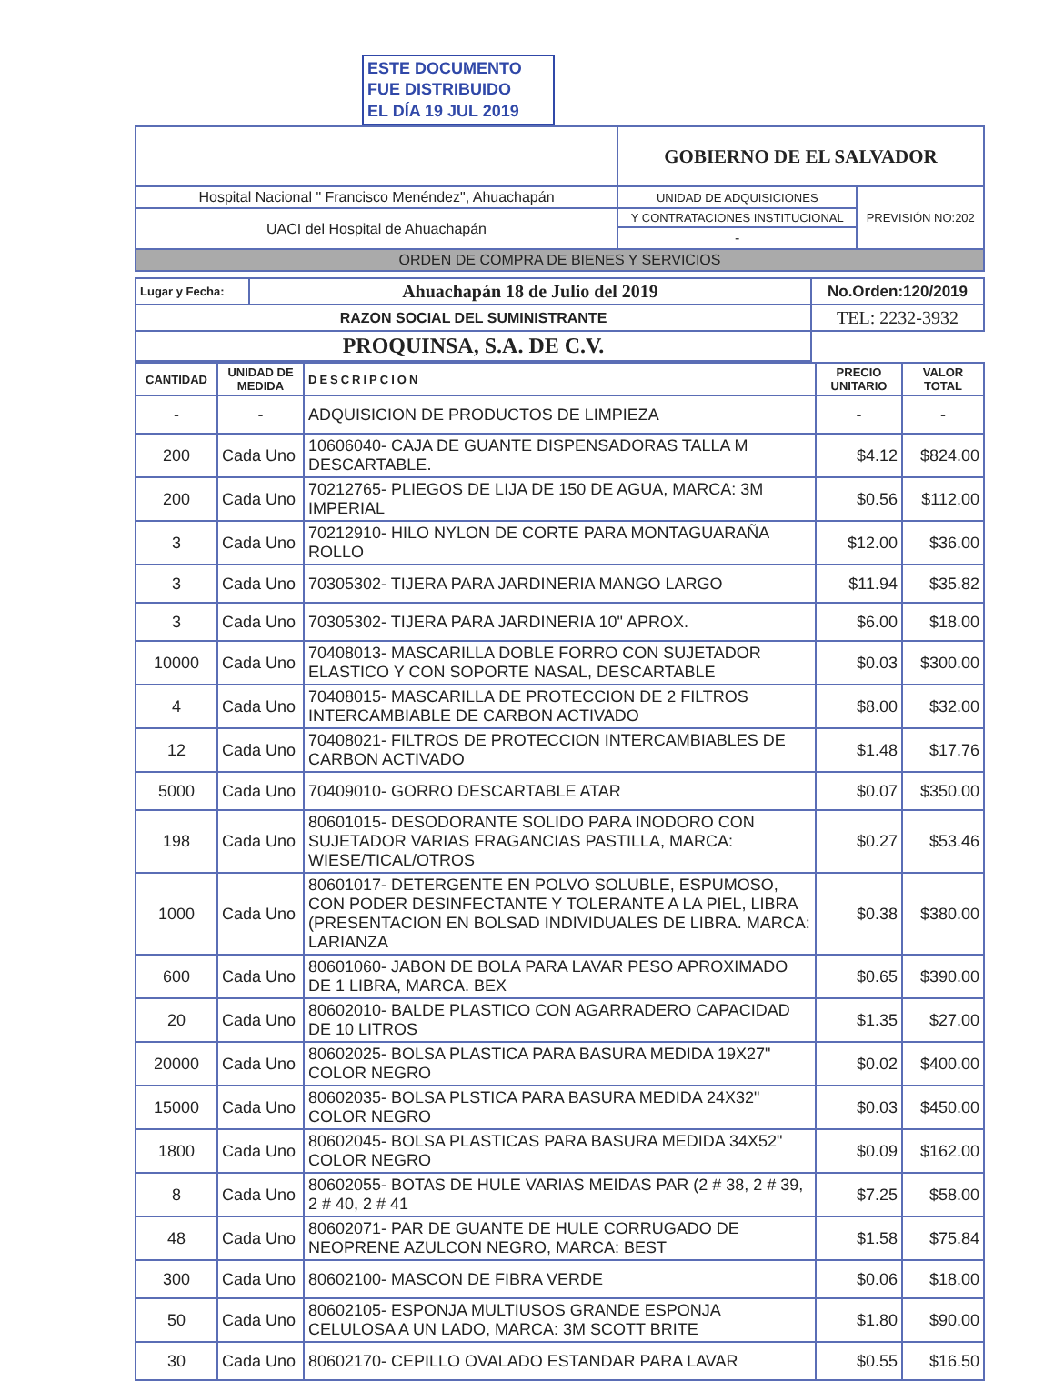ESTE DOCUMENTO
FUE DISTRIBUIDO
EL DÍA 19 JUL 2019
| | GOBIERNO DE EL SALVADOR | |
| Hospital Nacional " Francisco Menéndez", Ahuachapán | UNIDAD DE ADQUISICIONES | PREVISIÓN NO:202 |
| UACI del Hospital de Ahuachapán | Y CONTRATACIONES INSTITUCIONAL | |
| | - | |
| ORDEN DE COMPRA DE BIENES Y SERVICIOS | | |
| Lugar y Fecha: | Ahuachapán 18 de Julio del 2019 | No.Orden:120/2019 |
| RAZON SOCIAL DEL SUMINISTRANTE | | TEL: 2232-3932 |
| PROQUINSA, S.A. DE C.V. | | |
| CANTIDAD | UNIDAD DE MEDIDA | DESCRIPCION | PRECIO UNITARIO | VALOR TOTAL |
| --- | --- | --- | --- | --- |
| - | - | ADQUISICION DE PRODUCTOS DE LIMPIEZA | - | - |
| 200 | Cada Uno | 10606040- CAJA DE GUANTE DISPENSADORAS TALLA M DESCARTABLE. | $4.12 | $824.00 |
| 200 | Cada Uno | 70212765- PLIEGOS DE LIJA DE 150 DE AGUA, MARCA: 3M IMPERIAL | $0.56 | $112.00 |
| 3 | Cada Uno | 70212910- HILO NYLON DE CORTE PARA MONTAGUARAÑA ROLLO | $12.00 | $36.00 |
| 3 | Cada Uno | 70305302- TIJERA PARA JARDINERIA MANGO LARGO | $11.94 | $35.82 |
| 3 | Cada Uno | 70305302- TIJERA PARA JARDINERIA 10" APROX. | $6.00 | $18.00 |
| 10000 | Cada Uno | 70408013- MASCARILLA DOBLE FORRO CON SUJETADOR ELASTICO Y CON SOPORTE NASAL, DESCARTABLE | $0.03 | $300.00 |
| 4 | Cada Uno | 70408015- MASCARILLA DE PROTECCION DE 2 FILTROS INTERCAMBIABLE DE CARBON ACTIVADO | $8.00 | $32.00 |
| 12 | Cada Uno | 70408021- FILTROS DE PROTECCION INTERCAMBIABLES DE CARBON ACTIVADO | $1.48 | $17.76 |
| 5000 | Cada Uno | 70409010- GORRO DESCARTABLE ATAR | $0.07 | $350.00 |
| 198 | Cada Uno | 80601015- DESODORANTE SOLIDO PARA INODORO CON SUJETADOR VARIAS FRAGANCIAS PASTILLA, MARCA: WIESE/TICAL/OTROS | $0.27 | $53.46 |
| 1000 | Cada Uno | 80601017- DETERGENTE EN POLVO SOLUBLE, ESPUMOSO, CON PODER DESINFECTANTE Y TOLERANTE A LA PIEL, LIBRA (PRESENTACION EN BOLSAD INDIVIDUALES DE LIBRA. MARCA: LARIANZA | $0.38 | $380.00 |
| 600 | Cada Uno | 80601060- JABON DE BOLA PARA LAVAR PESO APROXIMADO DE 1 LIBRA, MARCA. BEX | $0.65 | $390.00 |
| 20 | Cada Uno | 80602010- BALDE PLASTICO CON AGARRADERO CAPACIDAD DE 10 LITROS | $1.35 | $27.00 |
| 20000 | Cada Uno | 80602025- BOLSA PLASTICA PARA BASURA MEDIDA 19X27" COLOR NEGRO | $0.02 | $400.00 |
| 15000 | Cada Uno | 80602035- BOLSA PLSTICA PARA BASURA MEDIDA 24X32" COLOR NEGRO | $0.03 | $450.00 |
| 1800 | Cada Uno | 80602045- BOLSA PLASTICAS PARA BASURA MEDIDA 34X52" COLOR NEGRO | $0.09 | $162.00 |
| 8 | Cada Uno | 80602055- BOTAS DE HULE VARIAS MEIDAS PAR (2 # 38, 2 # 39, 2 # 40, 2 # 41 | $7.25 | $58.00 |
| 48 | Cada Uno | 80602071- PAR DE GUANTE DE HULE CORRUGADO DE NEOPRENE AZULCON NEGRO, MARCA: BEST | $1.58 | $75.84 |
| 300 | Cada Uno | 80602100- MASCON DE FIBRA VERDE | $0.06 | $18.00 |
| 50 | Cada Uno | 80602105- ESPONJA MULTIUSOS GRANDE ESPONJA CELULOSA A UN LADO, MARCA: 3M SCOTT BRITE | $1.80 | $90.00 |
| 30 | Cada Uno | 80602170- CEPILLO OVALADO ESTANDAR PARA LAVAR | $0.55 | $16.50 |